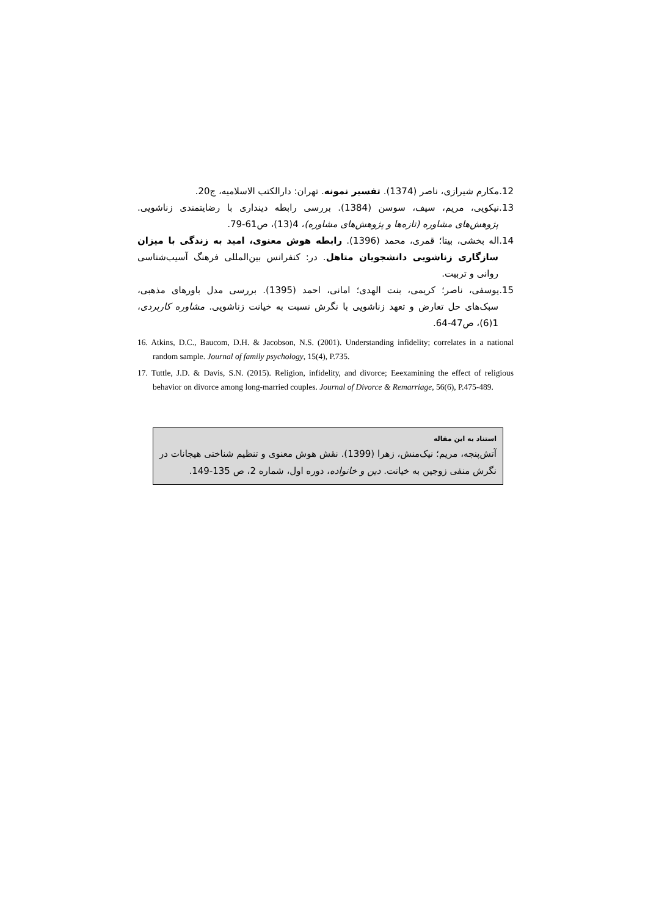12.مکارم شیرازی، ناصر (1374). تفسیر نمونه. تهران: دارالکتب الاسلامیه، ج20.
13.نیکویی، مریم، سیف، سوسن (1384). بررسی رابطه دینداری با رضایتمندی زناشویی. پژوهش‌های مشاوره (تازه‌ها و پژوهش‌های مشاوره)، 4(13)، ص61-79.
14.اله بخشی، بیتا؛ قمری، محمد (1396). رابطه هوش معنوی، امید به زندگی با میزان سازگاری زناشویی دانشجویان متاهل. در: کنفرانس بین‌المللی فرهنگ آسیب‌شناسی روانی و تربیت.
15.یوسفی، ناصر؛ کریمی، بنت الهدی؛ امانی، احمد (1395). بررسی مدل باورهای مذهبی، سبک‌های حل تعارض و تعهد زناشویی با نگرش نسبت به خیانت زناشویی. مشاوره کاربردی، 1(6)، ص47-64.
16. Atkins, D.C., Baucom, D.H. & Jacobson, N.S. (2001). Understanding infidelity; correlates in a national random sample. Journal of family psychology, 15(4), P.735.
17. Tuttle, J.D. & Davis, S.N. (2015). Religion, infidelity, and divorce; Eeexamining the effect of religious behavior on divorce among long-married couples. Journal of Divorce & Remarriage, 56(6), P.475-489.
استناد به این مقاله
آتش‌پنجه، مریم؛ نیک‌منش، زهرا (1399). نقش هوش معنوی و تنظیم شناختی هیجانات در نگرش منفی زوجین به خیانت. دین و خانواده، دوره اول، شماره 2، ص 135-149.